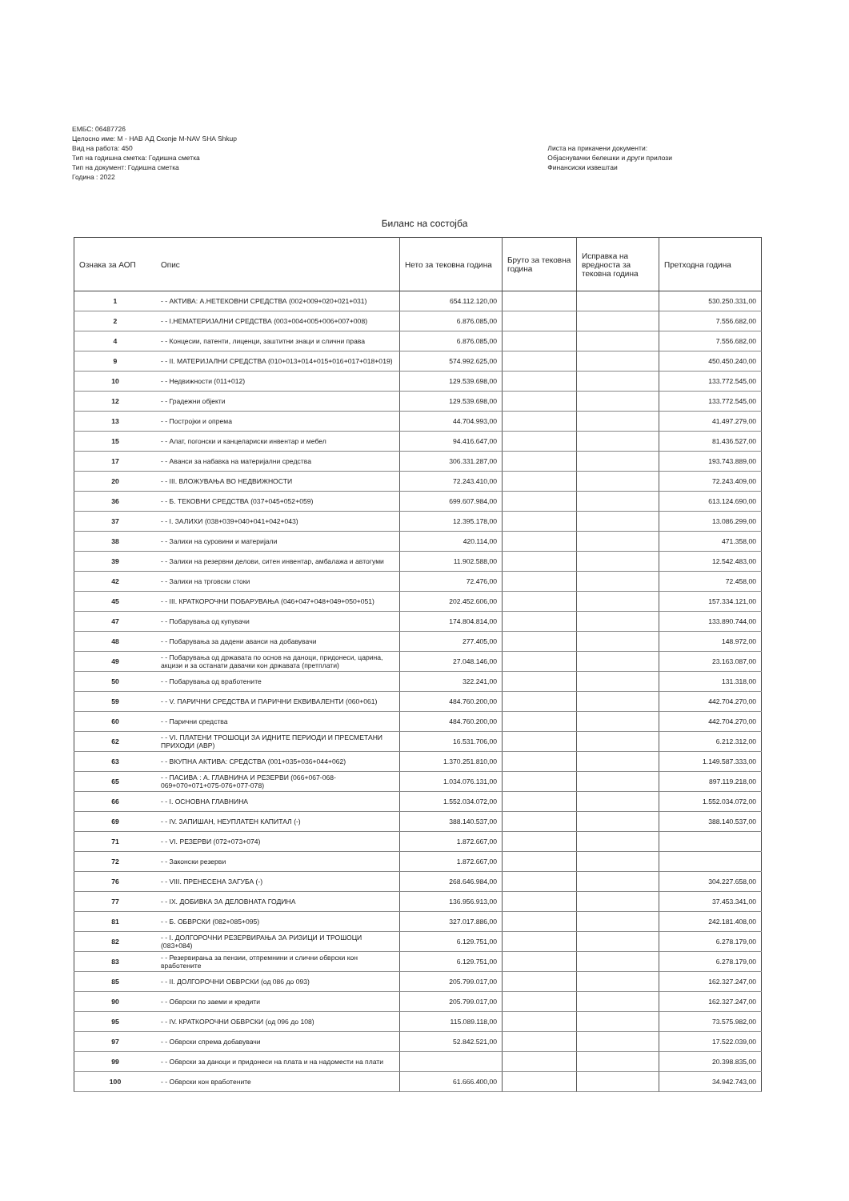ЕМБС: 06487726
Целосно име: М - НАВ АД Скопје M-NAV SHA Shkup
Вид на работа: 450
Тип на годишна сметка: Годишна сметка
Тип на документ: Годишна сметка
Година : 2022
Листа на прикачени документи:
Објаснувачки белешки и други прилози
Финансиски извештаи
Биланс на состојба
| Ознака за АОП | Опис | Нето за тековна година | Бруто за тековна година | Исправка на вредноста за тековна година | Претходна година |
| --- | --- | --- | --- | --- | --- |
| 1 | - - АКТИВА: А.НЕТЕКОВНИ СРЕДСТВА (002+009+020+021+031) | 654.112.120,00 | | | 530.250.331,00 |
| 2 | - - I.НЕМАТЕРИЈАЛНИ СРЕДСТВА (003+004+005+006+007+008) | 6.876.085,00 | | | 7.556.682,00 |
| 4 | - - Концесии, патенти, лиценци, заштитни знаци и слични права | 6.876.085,00 | | | 7.556.682,00 |
| 9 | - - II. МАТЕРИЈАЛНИ СРЕДСТВА (010+013+014+015+016+017+018+019) | 574.992.625,00 | | | 450.450.240,00 |
| 10 | - - Недвижности (011+012) | 129.539.698,00 | | | 133.772.545,00 |
| 12 | - - Градежни објекти | 129.539.698,00 | | | 133.772.545,00 |
| 13 | - - Постројки и опрема | 44.704.993,00 | | | 41.497.279,00 |
| 15 | - - Алат, погонски и канцелариски инвентар и мебел | 94.416.647,00 | | | 81.436.527,00 |
| 17 | - - Аванси за набавка на материјални средства | 306.331.287,00 | | | 193.743.889,00 |
| 20 | - - III. ВЛОЖУВАЊА ВО НЕДВИЖНОСТИ | 72.243.410,00 | | | 72.243.409,00 |
| 36 | - - Б. ТЕКОВНИ СРЕДСТВА (037+045+052+059) | 699.607.984,00 | | | 613.124.690,00 |
| 37 | - - I. ЗАЛИХИ (038+039+040+041+042+043) | 12.395.178,00 | | | 13.086.299,00 |
| 38 | - - Залихи на суровини и материјали | 420.114,00 | | | 471.358,00 |
| 39 | - - Залихи на резервни делови, ситен инвентар, амбалажа и автогуми | 11.902.588,00 | | | 12.542.483,00 |
| 42 | - - Залихи на трговски стоки | 72.476,00 | | | 72.458,00 |
| 45 | - - III. КРАТКОРОЧНИ ПОБАРУВАЊА (046+047+048+049+050+051) | 202.452.606,00 | | | 157.334.121,00 |
| 47 | - - Побарувања од купувачи | 174.804.814,00 | | | 133.890.744,00 |
| 48 | - - Побарувања за дадени аванси на добавувачи | 277.405,00 | | | 148.972,00 |
| 49 | - - Побарувања од државата по основ на даноци, придонеси, царина, акцизи и за останати давачки кон државата (претплати) | 27.048.146,00 | | | 23.163.087,00 |
| 50 | - - Побарувања од вработените | 322.241,00 | | | 131.318,00 |
| 59 | - - V. ПАРИЧНИ СРЕДСТВА И ПАРИЧНИ ЕКВИВАЛЕНТИ (060+061) | 484.760.200,00 | | | 442.704.270,00 |
| 60 | - - Парични средства | 484.760.200,00 | | | 442.704.270,00 |
| 62 | - - VI. ПЛАТЕНИ ТРОШОЦИ ЗА ИДНИТЕ ПЕРИОДИ И ПРЕСМЕТАНИ ПРИХОДИ (АВР) | 16.531.706,00 | | | 6.212.312,00 |
| 63 | - - ВКУПНА АКТИВА: СРЕДСТВА (001+035+036+044+062) | 1.370.251.810,00 | | | 1.149.587.333,00 |
| 65 | - - ПАСИВА : А. ГЛАВНИНА И РЕЗЕРВИ (066+067-068-069+070+071+075-076+077-078) | 1.034.076.131,00 | | | 897.119.218,00 |
| 66 | - - I. ОСНОВНА ГЛАВНИНА | 1.552.034.072,00 | | | 1.552.034.072,00 |
| 69 | - - IV. ЗАПИШАН, НЕУПЛАТЕН КАПИТАЛ (-) | 388.140.537,00 | | | 388.140.537,00 |
| 71 | - - VI. РЕЗЕРВИ (072+073+074) | 1.872.667,00 | | | |
| 72 | - - Законски резерви | 1.872.667,00 | | | |
| 76 | - - VIII. ПРЕНЕСЕНА ЗАГУБА (-) | 268.646.984,00 | | | 304.227.658,00 |
| 77 | - - IX. ДОБИВКА ЗА ДЕЛОВНАТА ГОДИНА | 136.956.913,00 | | | 37.453.341,00 |
| 81 | - - Б. ОБВРСКИ (082+085+095) | 327.017.886,00 | | | 242.181.408,00 |
| 82 | - - I. ДОЛГОРОЧНИ РЕЗЕРВИРАЊА ЗА РИЗИЦИ И ТРОШОЦИ (083+084) | 6.129.751,00 | | | 6.278.179,00 |
| 83 | - - Резервирања за пензии, отпремнини и слични обврски кон вработените | 6.129.751,00 | | | 6.278.179,00 |
| 85 | - - II. ДОЛГОРОЧНИ ОБВРСКИ (од 086 до 093) | 205.799.017,00 | | | 162.327.247,00 |
| 90 | - - Обврски по заеми и кредити | 205.799.017,00 | | | 162.327.247,00 |
| 95 | - - IV. КРАТКОРОЧНИ ОБВРСКИ (од 096 до 108) | 115.089.118,00 | | | 73.575.982,00 |
| 97 | - - Обврски спрема добавувачи | 52.842.521,00 | | | 17.522.039,00 |
| 99 | - - Обврски за даноци и придонеси на плата и на надомести на плати | | | | 20.398.835,00 |
| 100 | - - Обврски кон вработените | 61.666.400,00 | | | 34.942.743,00 |